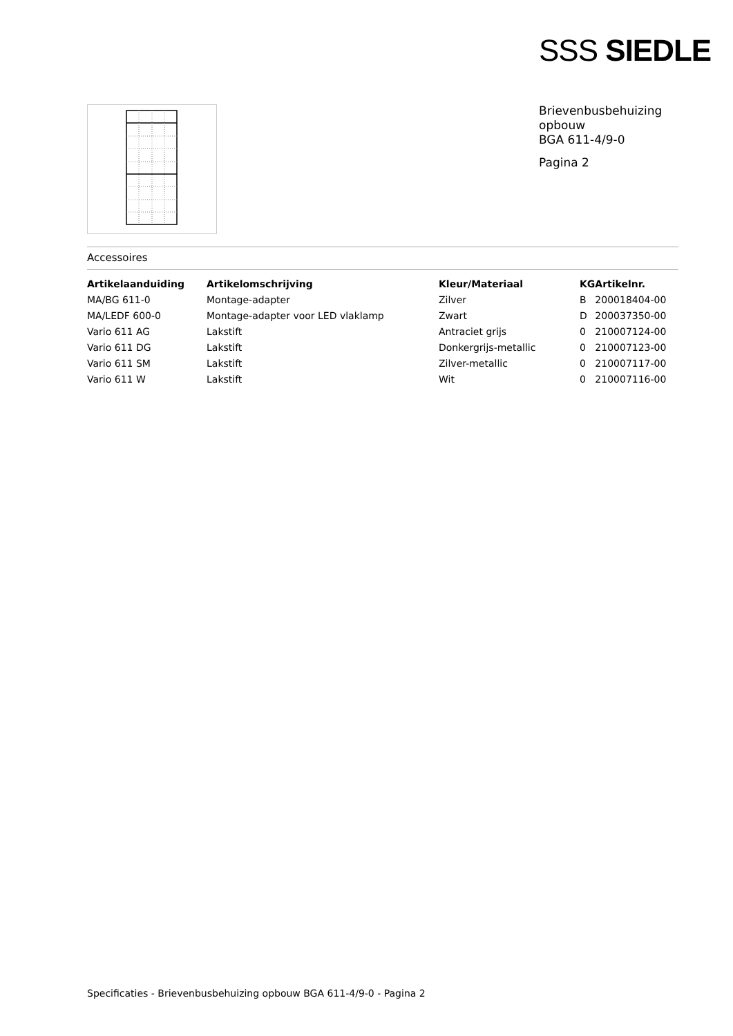SSS SIEDLE
Brievenbusbehuizing
opbouw
BGA 611-4/9-0
Pagina 2
Accessoires
| Artikelaanduiding | Artikelomschrijving | Kleur/Materiaal | KG | Artikelnr. |
| --- | --- | --- | --- | --- |
| MA/BG 611-0 | Montage-adapter | Zilver | B | 200018404-00 |
| MA/LEDF 600-0 | Montage-adapter voor LED vlaklamp | Zwart | D | 200037350-00 |
| Vario 611 AG | Lakstift | Antraciet grijs | 0 | 210007124-00 |
| Vario 611 DG | Lakstift | Donkergrijs-metallic | 0 | 210007123-00 |
| Vario 611 SM | Lakstift | Zilver-metallic | 0 | 210007117-00 |
| Vario 611 W | Lakstift | Wit | 0 | 210007116-00 |
Specificaties - Brievenbusbehuizing opbouw BGA 611-4/9-0 - Pagina 2